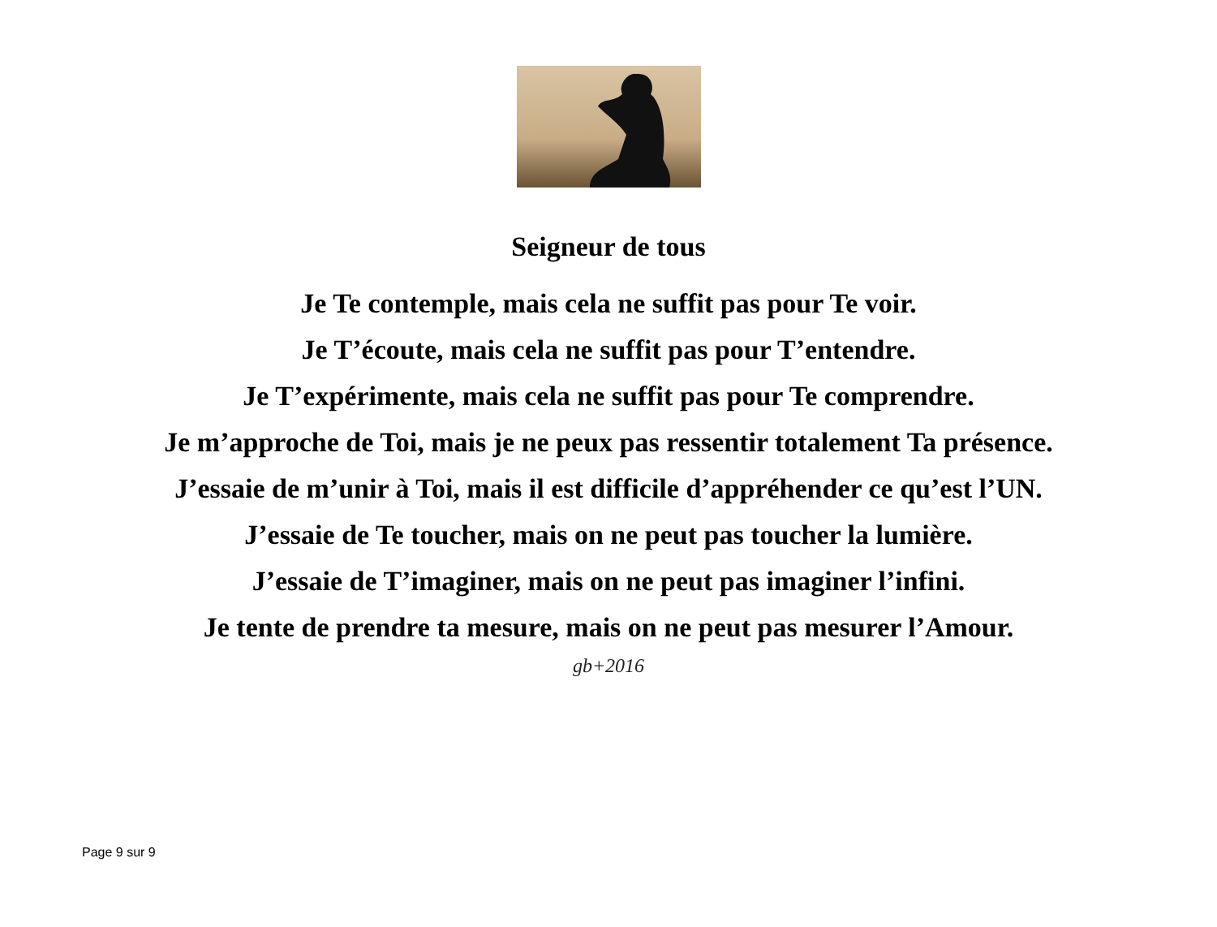Seigneur de tous
Je Te contemple, mais cela ne suffit pas pour Te voir.
Je T’écoute, mais cela ne suffit pas pour T’entendre.
Je T’expérimente, mais cela ne suffit pas pour Te comprendre.
Je m’approche de Toi, mais je ne peux pas ressentir totalement Ta présence.
J’essaie de m’unir à Toi, mais il est difficile d’appréhender ce qu’est l’UN.
J’essaie de Te toucher, mais on ne peut pas toucher la lumière.
J’essaie de T’imaginer, mais on ne peut pas imaginer l’infini.
Je tente de prendre ta mesure, mais on ne peut pas mesurer l’Amour.
gb+2016
Page 9 sur 9